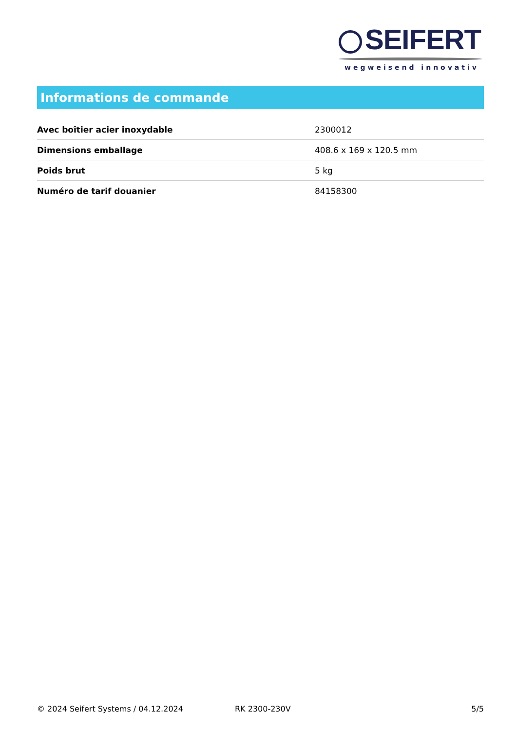SEIFERT
wegweisend innovativ
Informations de commande
| Avec boîtier acier inoxydable | 2300012 |
| Dimensions emballage | 408.6 x 169 x 120.5 mm |
| Poids brut | 5 kg |
| Numéro de tarif douanier | 84158300 |
© 2024 Seifert Systems / 04.12.2024 RK 2300-230V 5/5